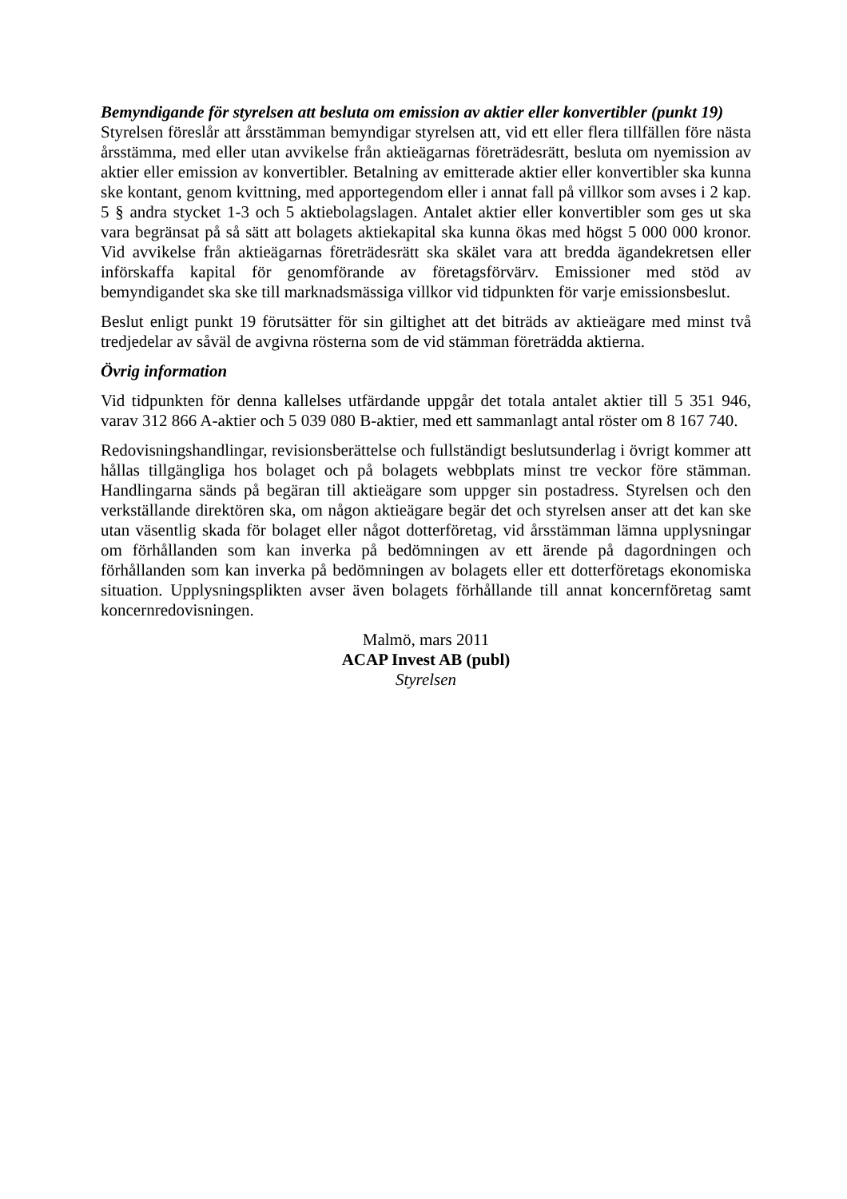Bemyndigande för styrelsen att besluta om emission av aktier eller konvertibler (punkt 19)
Styrelsen föreslår att årsstämman bemyndigar styrelsen att, vid ett eller flera tillfällen före nästa årsstämma, med eller utan avvikelse från aktieägarnas företrädesrätt, besluta om nyemission av aktier eller emission av konvertibler. Betalning av emitterade aktier eller konvertibler ska kunna ske kontant, genom kvittning, med apportegendom eller i annat fall på villkor som avses i 2 kap. 5 § andra stycket 1-3 och 5 aktiebolagslagen. Antalet aktier eller konvertibler som ges ut ska vara begränsat på så sätt att bolagets aktiekapital ska kunna ökas med högst 5 000 000 kronor. Vid avvikelse från aktieägarnas företrädesrätt ska skälet vara att bredda ägandekretsen eller införskaffa kapital för genomförande av företagsförvärv. Emissioner med stöd av bemyndigandet ska ske till marknadsmässiga villkor vid tidpunkten för varje emissionsbeslut.
Beslut enligt punkt 19 förutsätter för sin giltighet att det biträds av aktieägare med minst två tredjedelar av såväl de avgivna rösterna som de vid stämman företrädda aktierna.
Övrig information
Vid tidpunkten för denna kallelses utfärdande uppgår det totala antalet aktier till 5 351 946, varav 312 866 A-aktier och 5 039 080 B-aktier, med ett sammanlagt antal röster om 8 167 740.
Redovisningshandlingar, revisionsberättelse och fullständigt beslutsunderlag i övrigt kommer att hållas tillgängliga hos bolaget och på bolagets webbplats minst tre veckor före stämman. Handlingarna sänds på begäran till aktieägare som uppger sin postadress. Styrelsen och den verkställande direktören ska, om någon aktieägare begär det och styrelsen anser att det kan ske utan väsentlig skada för bolaget eller något dotterföretag, vid årsstämman lämna upplysningar om förhållanden som kan inverka på bedömningen av ett ärende på dagordningen och förhållanden som kan inverka på bedömningen av bolagets eller ett dotterföretags ekonomiska situation. Upplysningsplikten avser även bolagets förhållande till annat koncernföretag samt koncernredovisningen.
Malmö, mars 2011
ACAP Invest AB (publ)
Styrelsen